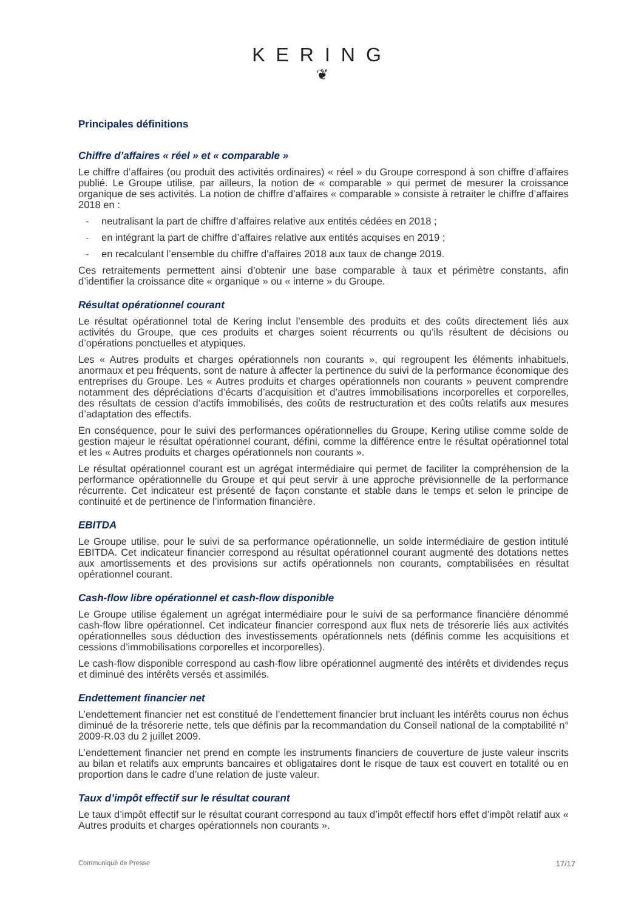KERING
❦
Principales définitions
Chiffre d’affaires « réel » et « comparable »
Le chiffre d’affaires (ou produit des activités ordinaires) « réel » du Groupe correspond à son chiffre d’affaires publié. Le Groupe utilise, par ailleurs, la notion de « comparable » qui permet de mesurer la croissance organique de ses activités. La notion de chiffre d’affaires « comparable » consiste à retraiter le chiffre d’affaires 2018 en :
- neutralisant la part de chiffre d’affaires relative aux entités cédées en 2018 ;
- en intégrant la part de chiffre d’affaires relative aux entités acquises en 2019 ;
- en recalculant l’ensemble du chiffre d’affaires 2018 aux taux de change 2019.
Ces retraitements permettent ainsi d’obtenir une base comparable à taux et périmètre constants, afin d’identifier la croissance dite « organique » ou « interne » du Groupe.
Résultat opérationnel courant
Le résultat opérationnel total de Kering inclut l’ensemble des produits et des coûts directement liés aux activités du Groupe, que ces produits et charges soient récurrents ou qu’ils résultent de décisions ou d’opérations ponctuelles et atypiques.
Les « Autres produits et charges opérationnels non courants », qui regroupent les éléments inhabituels, anormaux et peu fréquents, sont de nature à affecter la pertinence du suivi de la performance économique des entreprises du Groupe. Les « Autres produits et charges opérationnels non courants » peuvent comprendre notamment des dépréciations d’écarts d’acquisition et d’autres immobilisations incorporelles et corporelles, des résultats de cession d’actifs immobilisés, des coûts de restructuration et des coûts relatifs aux mesures d’adaptation des effectifs.
En conséquence, pour le suivi des performances opérationnelles du Groupe, Kering utilise comme solde de gestion majeur le résultat opérationnel courant, défini, comme la différence entre le résultat opérationnel total et les « Autres produits et charges opérationnels non courants ».
Le résultat opérationnel courant est un agrégat intermédiaire qui permet de faciliter la compréhension de la performance opérationnelle du Groupe et qui peut servir à une approche prévisionnelle de la performance récurrente. Cet indicateur est présenté de façon constante et stable dans le temps et selon le principe de continuité et de pertinence de l’information financière.
EBITDA
Le Groupe utilise, pour le suivi de sa performance opérationnelle, un solde intermédiaire de gestion intitulé EBITDA. Cet indicateur financier correspond au résultat opérationnel courant augmenté des dotations nettes aux amortissements et des provisions sur actifs opérationnels non courants, comptabilisées en résultat opérationnel courant.
Cash-flow libre opérationnel et cash-flow disponible
Le Groupe utilise également un agrégat intermédiaire pour le suivi de sa performance financière dénommé cash-flow libre opérationnel. Cet indicateur financier correspond aux flux nets de trésorerie liés aux activités opérationnelles sous déduction des investissements opérationnels nets (définis comme les acquisitions et cessions d’immobilisations corporelles et incorporelles).
Le cash-flow disponible correspond au cash-flow libre opérationnel augmenté des intérêts et dividendes reçus et diminué des intérêts versés et assimilés.
Endettement financier net
L’endettement financier net est constitué de l’endettement financier brut incluant les intérêts courus non échus diminué de la trésorerie nette, tels que définis par la recommandation du Conseil national de la comptabilité n° 2009-R.03 du 2 juillet 2009.
L’endettement financier net prend en compte les instruments financiers de couverture de juste valeur inscrits au bilan et relatifs aux emprunts bancaires et obligataires dont le risque de taux est couvert en totalité ou en proportion dans le cadre d’une relation de juste valeur.
Taux d’impôt effectif sur le résultat courant
Le taux d’impôt effectif sur le résultat courant correspond au taux d’impôt effectif hors effet d’impôt relatif aux « Autres produits et charges opérationnels non courants ».
Communiqué de Presse 17/17